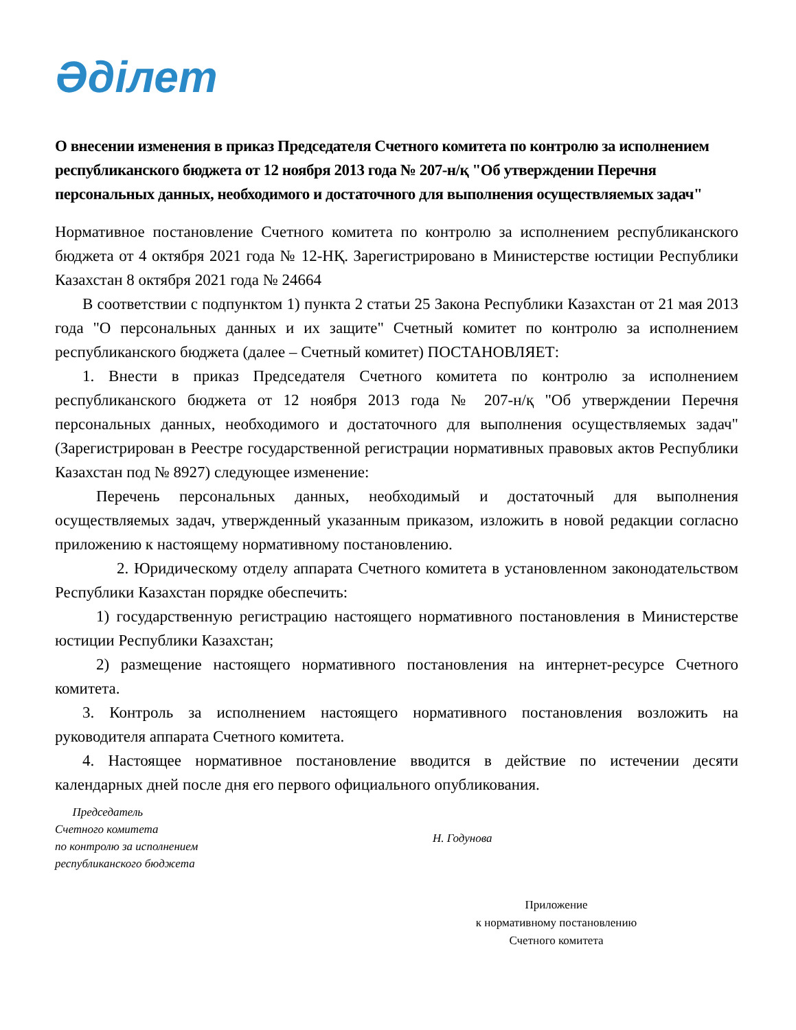Әділет
О внесении изменения в приказ Председателя Счетного комитета по контролю за исполнением республиканского бюджета от 12 ноября 2013 года № 207-н/қ "Об утверждении Перечня персональных данных, необходимого и достаточного для выполнения осуществляемых задач"
Нормативное постановление Счетного комитета по контролю за исполнением республиканского бюджета от 4 октября 2021 года № 12-НҚ. Зарегистрировано в Министерстве юстиции Республики Казахстан 8 октября 2021 года № 24664
В соответствии с подпунктом 1) пункта 2 статьи 25 Закона Республики Казахстан от 21 мая 2013 года "О персональных данных и их защите" Счетный комитет по контролю за исполнением республиканского бюджета (далее – Счетный комитет) ПОСТАНОВЛЯЕТ:
1. Внести в приказ Председателя Счетного комитета по контролю за исполнением республиканского бюджета от 12 ноября 2013 года № 207-н/қ "Об утверждении Перечня персональных данных, необходимого и достаточного для выполнения осуществляемых задач" (Зарегистрирован в Реестре государственной регистрации нормативных правовых актов Республики Казахстан под № 8927) следующее изменение:
Перечень персональных данных, необходимый и достаточный для выполнения осуществляемых задач, утвержденный указанным приказом, изложить в новой редакции согласно приложению к настоящему нормативному постановлению.
2. Юридическому отделу аппарата Счетного комитета в установленном законодательством Республики Казахстан порядке обеспечить:
1) государственную регистрацию настоящего нормативного постановления в Министерстве юстиции Республики Казахстан;
2) размещение настоящего нормативного постановления на интернет-ресурсе Счетного комитета.
3. Контроль за исполнением настоящего нормативного постановления возложить на руководителя аппарата Счетного комитета.
4. Настоящее нормативное постановление вводится в действие по истечении десяти календарных дней после дня его первого официального опубликования.
Председатель
Счетного комитета
по контролю за исполнением
республиканского бюджета
Н. Годунова
Приложение
к нормативному постановлению
Счетного комитета